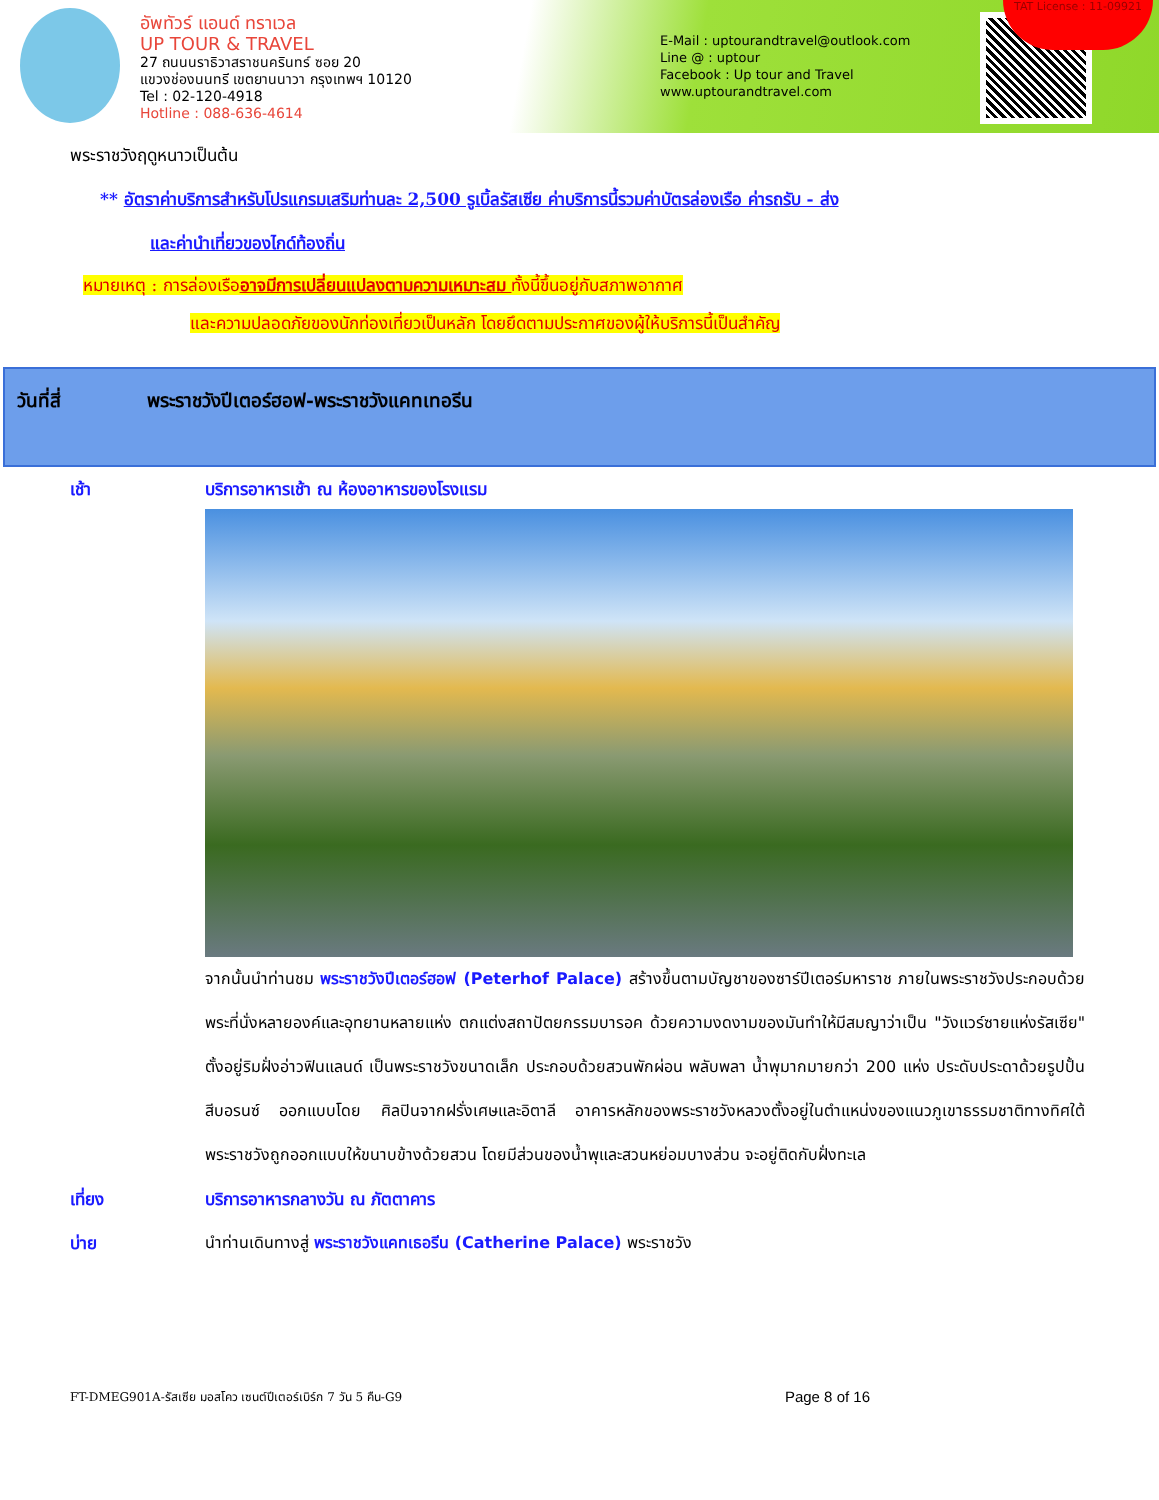อัพทัวร์ แอนด์ ทราเวล
UP TOUR & TRAVEL
27 ถนนนราธิวาสราชนครินทร์ ซอย 20
แขวงช่องนนทรี เขตยานนาวา กรุงเทพฯ 10120
Tel : 02-120-4918
Hotline : 088-636-4614
E-Mail : uptourandtravel@outlook.com
Line @ : uptour
Facebook : Up tour and Travel
www.uptourandtravel.com
TAT License : 11-09921
พระราชวังฤดูหนาวเป็นต้น
** อัตราค่าบริการสำหรับโปรแกรมเสริมท่านละ 2,500 รูเบิ้ลรัสเซีย ค่าบริการนี้รวมค่าบัตรล่องเรือ ค่ารถรับ - ส่ง
และค่านำเที่ยวของไกด์ท้องถิ่น
หมายเหตุ : การล่องเรืออาจมีการเปลี่ยนแปลงตามความเหมาะสม ทั้งนี้ขึ้นอยู่กับสภาพอากาศ
และความปลอดภัยของนักท่องเที่ยวเป็นหลัก โดยยึดตามประกาศของผู้ให้บริการนี้เป็นสำคัญ
วันที่สี่ พระราชวังปีเตอร์ฮอฟ-พระราชวังแคทเทอรีน
เช้า บริการอาหารเช้า ณ ห้องอาหารของโรงแรม
จากนั้นนำท่านชม พระราชวังปีเตอร์ฮอฟ (Peterhof Palace) สร้างขึ้นตามบัญชาของซาร์ปีเตอร์มหาราช ภายในพระราชวังประกอบด้วยพระที่นั่งหลายองค์และอุทยานหลายแห่ง ตกแต่งสถาปัตยกรรมบารอค ด้วยความงดงามของมันทำให้มีสมญาว่าเป็น "วังแวร์ซายแห่งรัสเซีย" ตั้งอยู่ริมฝั่งอ่าวฟินแลนด์ เป็นพระราชวังขนาดเล็ก ประกอบด้วยสวนพักผ่อน พลับพลา น้ำพุมากมายกว่า 200 แห่ง ประดับประดาด้วยรูปปั้นสีบอรนซ์ ออกแบบโดย ศิลปินจากฝรั่งเศษและอิตาลี อาคารหลักของพระราชวังหลวงตั้งอยู่ในตำแหน่งของแนวภูเขาธรรมชาติทางทิศใต้พระราชวังถูกออกแบบให้ขนาบข้างด้วยสวน โดยมีส่วนของน้ำพุและสวนหย่อมบางส่วน จะอยู่ติดกับฝั่งทะเล
เที่ยง บริการอาหารกลางวัน ณ ภัตตาคาร
บ่าย นำท่านเดินทางสู่ พระราชวังแคทเธอรีน (Catherine Palace) พระราชวัง
FT-DMEG901A-รัสเซีย มอสโคว เซนต์ปีเตอร์เบิร์ก 7 วัน 5 คืน-G9 Page 8 of 16